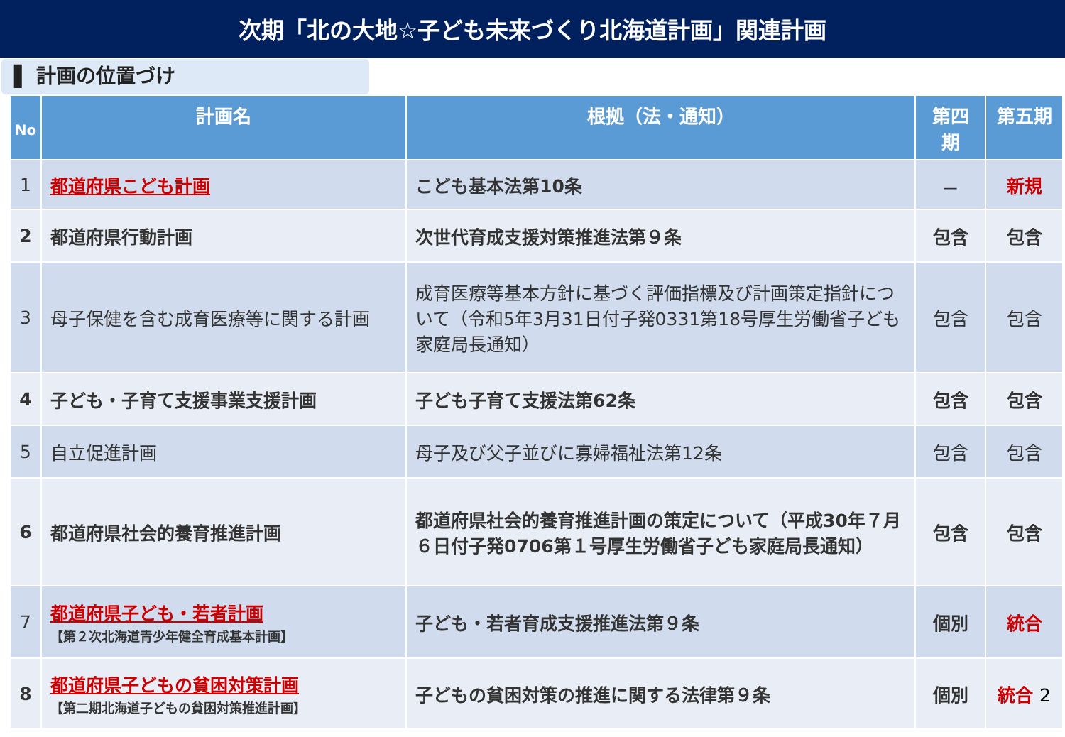次期「北の大地☆子ども未来づくり北海道計画」関連計画
▌ 計画の位置づけ
| No | 計画名 | 根拠（法・通知） | 第四 期 | 第五期 |
| --- | --- | --- | --- | --- |
| 1 | 都道府県こども計画 | こども基本法第10条 | － | 新規 |
| 2 | 都道府県行動計画 | 次世代育成支援対策推進法第９条 | 包含 | 包含 |
| 3 | 母子保健を含む成育医療等に関する計画 | 成育医療等基本方針に基づく評価指標及び計画策定指針について（令和5年3月31日付子発0331第18号厚生労働省子ども家庭局長通知） | 包含 | 包含 |
| 4 | 子ども・子育て支援事業支援計画 | 子ども子育て支援法第62条 | 包含 | 包含 |
| 5 | 自立促進計画 | 母子及び父子並びに寡婦福祉法第12条 | 包含 | 包含 |
| 6 | 都道府県社会的養育推進計画 | 都道府県社会的養育推進計画の策定について（平成30年７月６日付子発0706第１号厚生労働省子ども家庭局長通知） | 包含 | 包含 |
| 7 | 都道府県子ども・若者計画 【第２次北海道青少年健全育成基本計画】 | 子ども・若者育成支援推進法第９条 | 個別 | 統合 |
| 8 | 都道府県子どもの貧困対策計画 【第二期北海道子どもの貧困対策推進計画】 | 子どもの貧困対策の推進に関する法律第９条 | 個別 | 統合 2 |